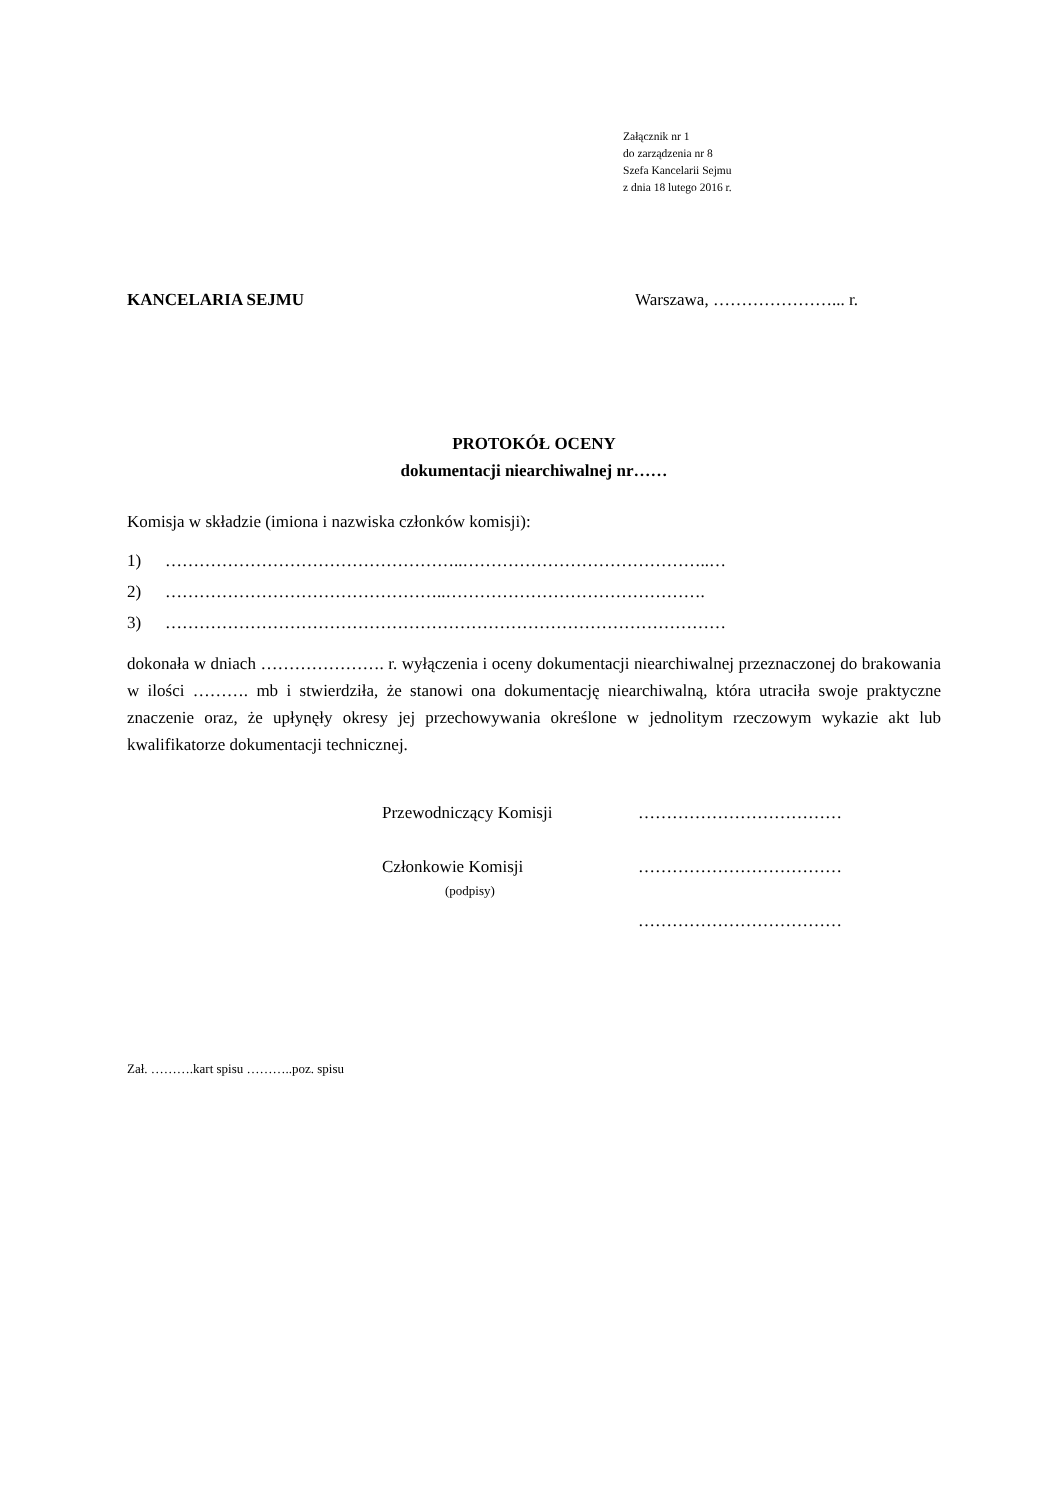Załącznik nr 1
do zarządzenia nr 8
Szefa Kancelarii Sejmu
z dnia 18 lutego 2016 r.
KANCELARIA SEJMU Warszawa, …………………... r.
PROTOKÓŁ OCENY
dokumentacji niearchiwalnej nr……
Komisja w składzie (imiona i nazwiska członków komisji):
1) ……………………………………………..……………………………………..…
2) …………………………………………..……………………………………….
3) ………………………………………………………………………………………
dokonała w dniach …………………. r. wyłączenia i oceny dokumentacji niearchiwalnej przeznaczonej do brakowania w ilości ………. mb i stwierdziła, że stanowi ona dokumentację niearchiwalną, która utraciła swoje praktyczne znaczenie oraz, że upłynęły okresy jej przechowywania określone w jednolitym rzeczowym wykazie akt lub kwalifikatorze dokumentacji technicznej.
Przewodniczący Komisji ………………………………
Członkowie Komisji ………………………………
(podpisy)
………………………………
Zał. ……….kart spisu ………..poz. spisu